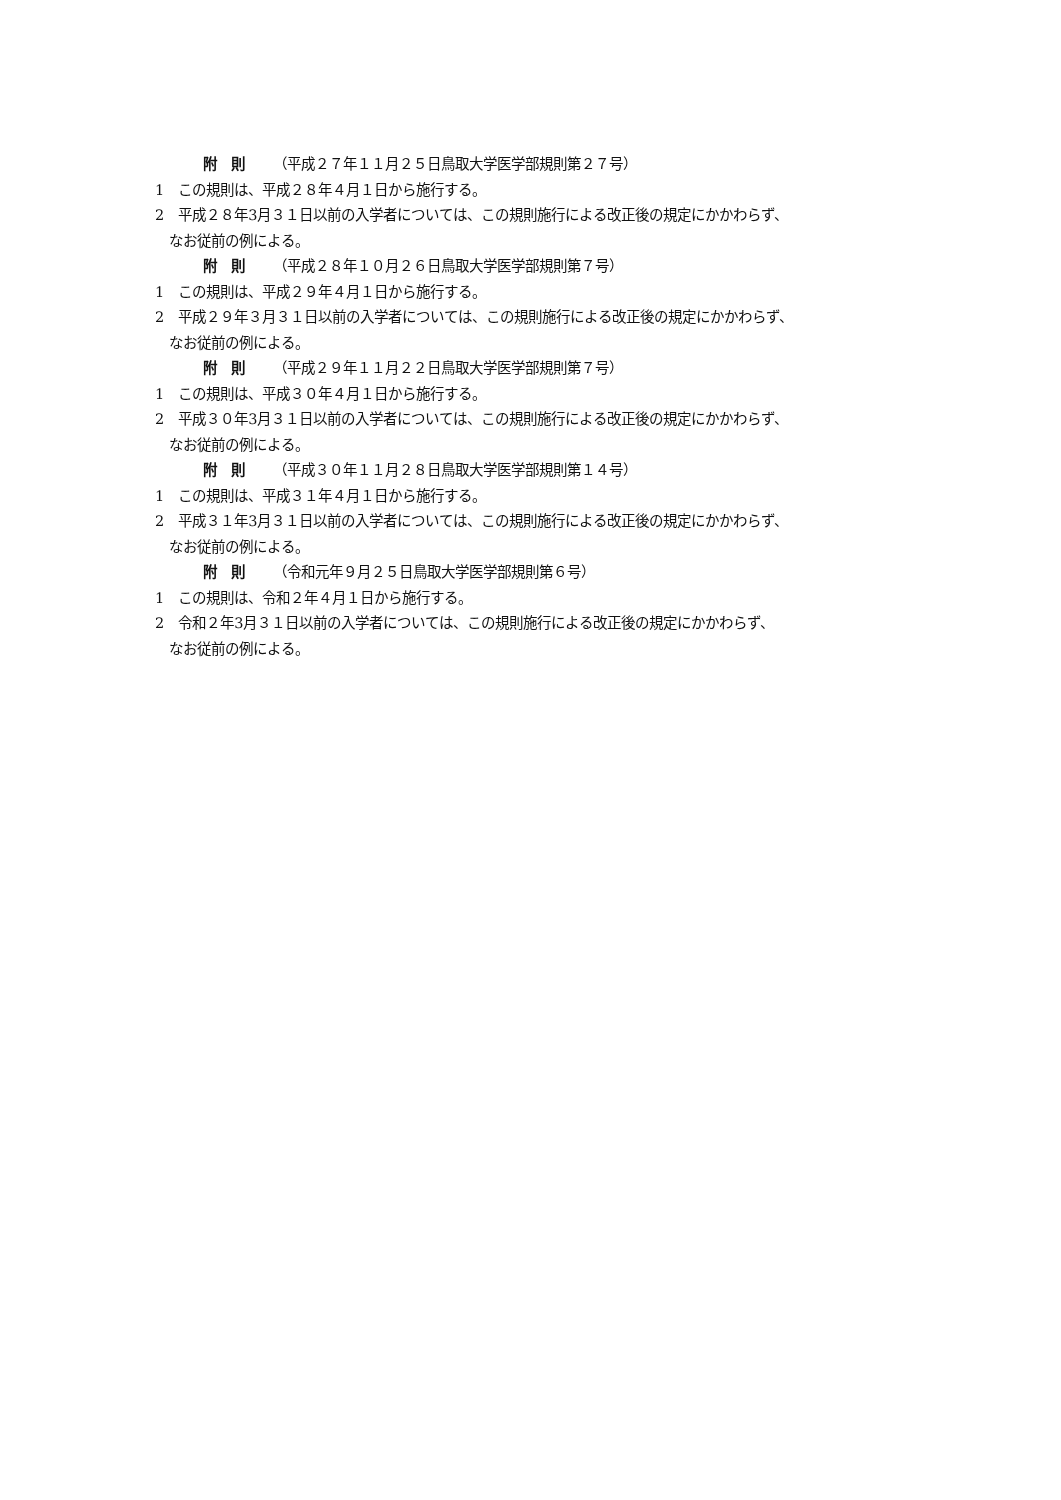附　則 （平成２７年１１月２５日鳥取大学医学部規則第２７号）
1　この規則は、平成２８年４月１日から施行する。
2　平成２８年3月３１日以前の入学者については、この規則施行による改正後の規定にかかわらず、
なお従前の例による。
附　則 （平成２８年１０月２６日鳥取大学医学部規則第７号）
1　この規則は、平成２９年４月１日から施行する。
2　平成２９年３月３１日以前の入学者については、この規則施行による改正後の規定にかかわらず、
なお従前の例による。
附　則 （平成２９年１１月２２日鳥取大学医学部規則第７号）
1　この規則は、平成３０年４月１日から施行する。
2　平成３０年3月３１日以前の入学者については、この規則施行による改正後の規定にかかわらず、
なお従前の例による。
附　則 （平成３０年１１月２８日鳥取大学医学部規則第１４号）
1　この規則は、平成３１年４月１日から施行する。
2　平成３１年3月３１日以前の入学者については、この規則施行による改正後の規定にかかわらず、
なお従前の例による。
附　則 （令和元年９月２５日鳥取大学医学部規則第６号）
1　この規則は、令和２年４月１日から施行する。
2　令和２年3月３１日以前の入学者については、この規則施行による改正後の規定にかかわらず、
なお従前の例による。